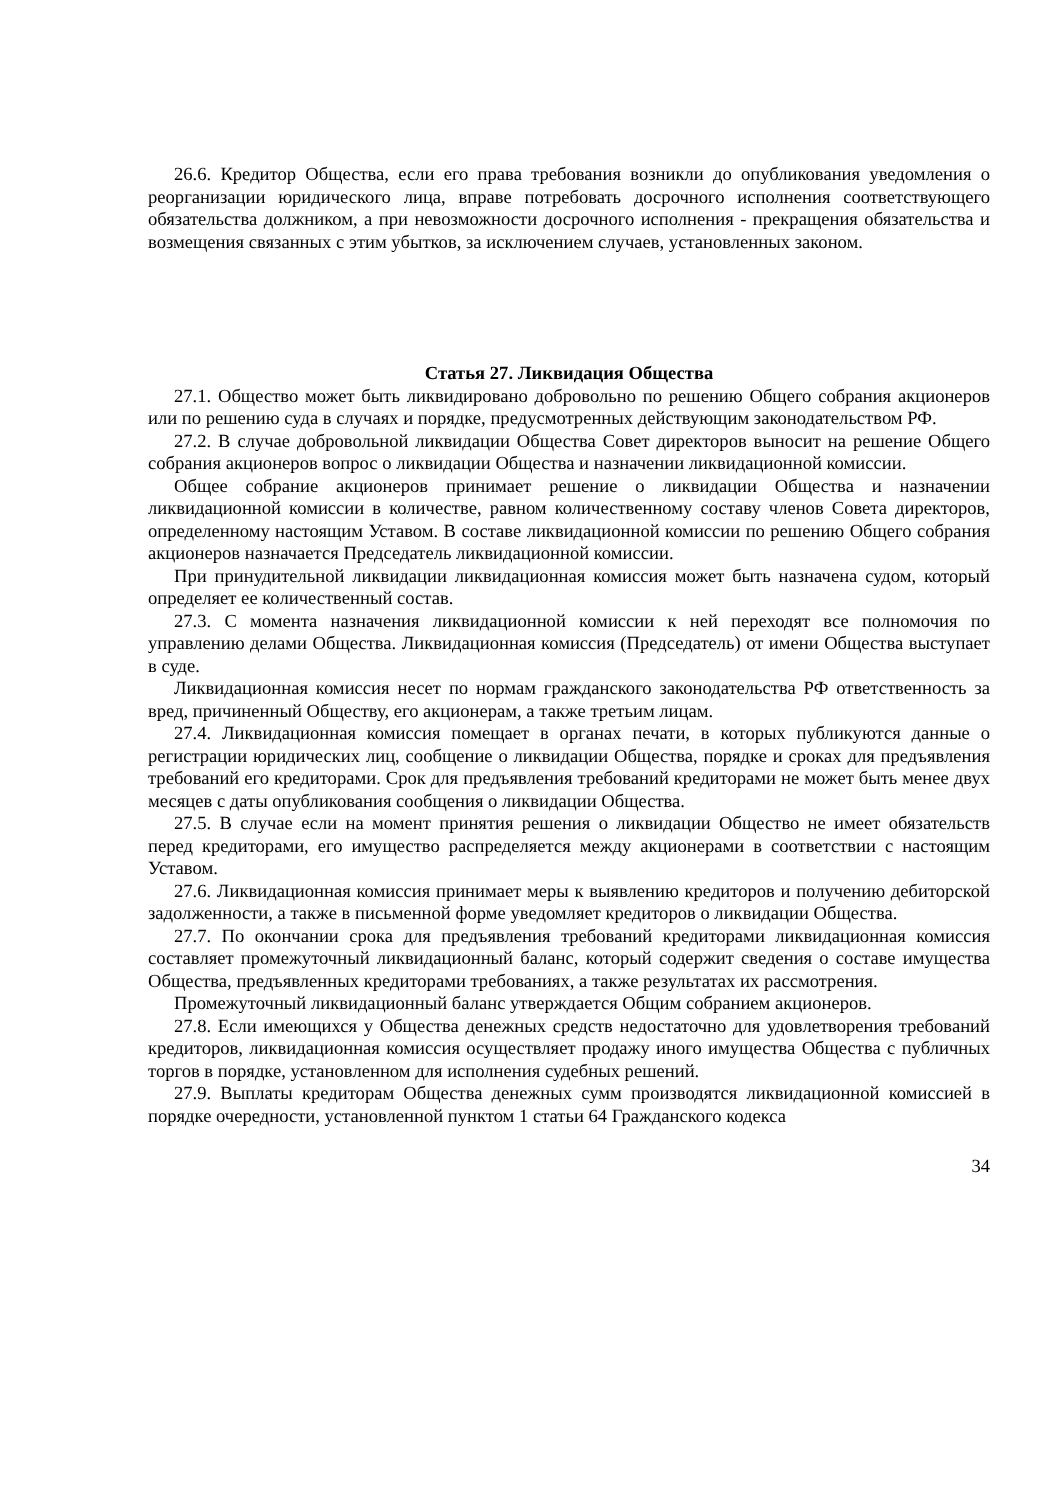26.6. Кредитор Общества, если его права требования возникли до опубликования уведомления о реорганизации юридического лица, вправе потребовать досрочного исполнения соответствующего обязательства должником, а при невозможности досрочного исполнения - прекращения обязательства и возмещения связанных с этим убытков, за исключением случаев, установленных законом.
Статья 27. Ликвидация Общества
27.1. Общество может быть ликвидировано добровольно по решению Общего собрания акционеров или по решению суда в случаях и порядке, предусмотренных действующим законодательством РФ.
27.2. В случае добровольной ликвидации Общества Совет директоров выносит на решение Общего собрания акционеров вопрос о ликвидации Общества и назначении ликвидационной комиссии.
Общее собрание акционеров принимает решение о ликвидации Общества и назначении ликвидационной комиссии в количестве, равном количественному составу членов Совета директоров, определенному настоящим Уставом. В составе ликвидационной комиссии по решению Общего собрания акционеров назначается Председатель ликвидационной комиссии.
При принудительной ликвидации ликвидационная комиссия может быть назначена судом, который определяет ее количественный состав.
27.3. С момента назначения ликвидационной комиссии к ней переходят все полномочия по управлению делами Общества. Ликвидационная комиссия (Председатель) от имени Общества выступает в суде.
Ликвидационная комиссия несет по нормам гражданского законодательства РФ ответственность за вред, причиненный Обществу, его акционерам, а также третьим лицам.
27.4. Ликвидационная комиссия помещает в органах печати, в которых публикуются данные о регистрации юридических лиц, сообщение о ликвидации Общества, порядке и сроках для предъявления требований его кредиторами. Срок для предъявления требований кредиторами не может быть менее двух месяцев с даты опубликования сообщения о ликвидации Общества.
27.5. В случае если на момент принятия решения о ликвидации Общество не имеет обязательств перед кредиторами, его имущество распределяется между акционерами в соответствии с настоящим Уставом.
27.6. Ликвидационная комиссия принимает меры к выявлению кредиторов и получению дебиторской задолженности, а также в письменной форме уведомляет кредиторов о ликвидации Общества.
27.7. По окончании срока для предъявления требований кредиторами ликвидационная комиссия составляет промежуточный ликвидационный баланс, который содержит сведения о составе имущества Общества, предъявленных кредиторами требованиях, а также результатах их рассмотрения.
Промежуточный ликвидационный баланс утверждается Общим собранием акционеров.
27.8. Если имеющихся у Общества денежных средств недостаточно для удовлетворения требований кредиторов, ликвидационная комиссия осуществляет продажу иного имущества Общества с публичных торгов в порядке, установленном для исполнения судебных решений.
27.9. Выплаты кредиторам Общества денежных сумм производятся ликвидационной комиссией в порядке очередности, установленной пунктом 1 статьи 64 Гражданского кодекса
34